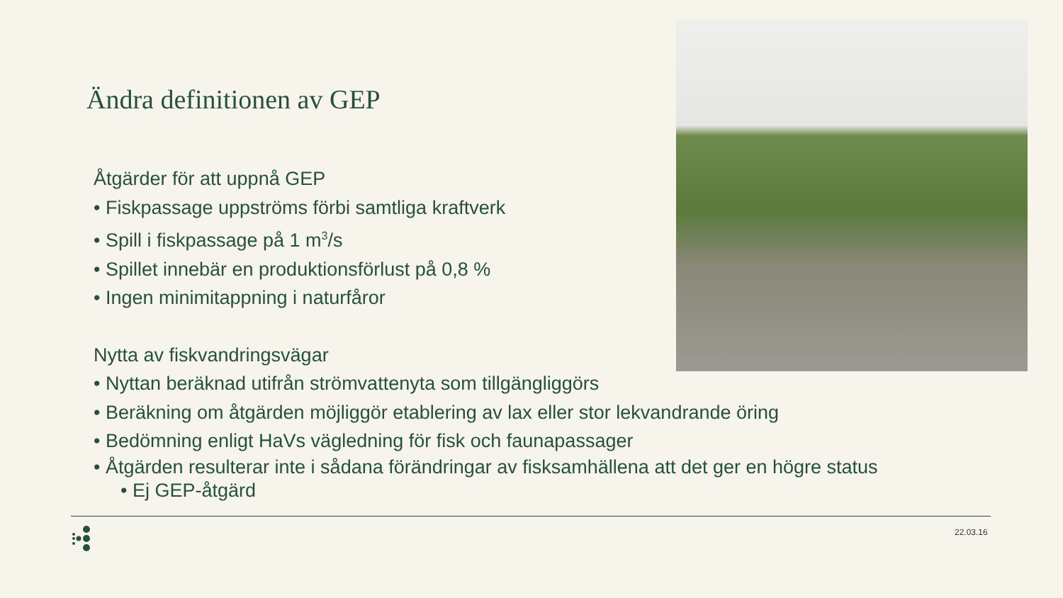Ändra definitionen av GEP
Åtgärder för att uppnå GEP
• Fiskpassage uppströms förbi samtliga kraftverk
• Spill i fiskpassage på 1 m<sup>3</sup>/s
• Spillet innebär en produktionsförlust på 0,8 %
• Ingen minimitappning i naturfåror
Nytta av fiskvandringsvägar
• Nyttan beräknad utifrån strömvattenyta som tillgängliggörs
• Beräkning om åtgärden möjliggör etablering av lax eller stor lekvandrande öring
• Bedömning enligt HaVs vägledning för fisk och faunapassager
• Åtgärden resulterar inte i sådana förändringar av fisksamhällena att det ger en högre status
• Ej GEP-åtgärd
22.03.16